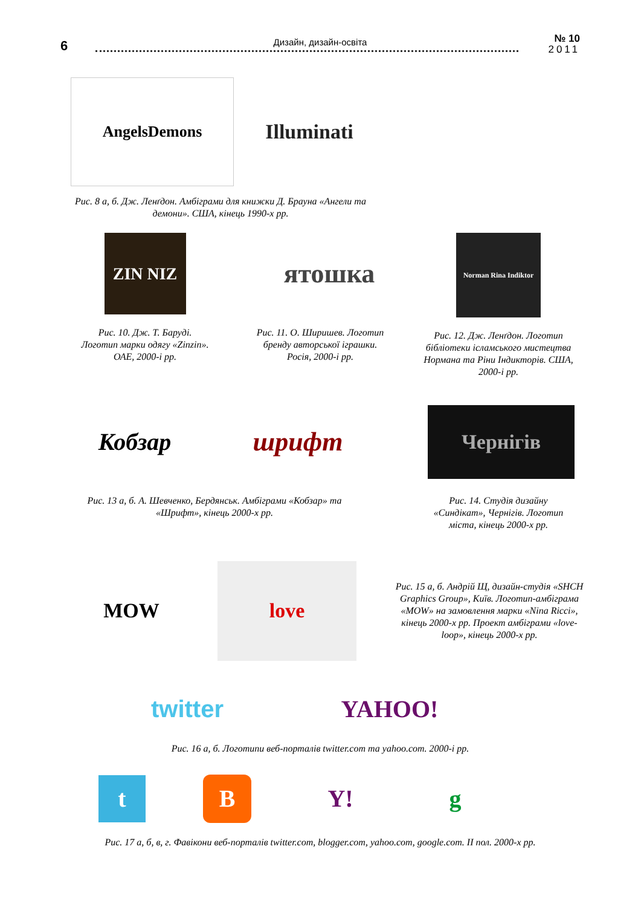6 Дизайн, дизайн-освіта
№ 10
2011
AngelsDemons
Illuminati
Рис. 8 а, б. Дж. Ленґдон. Амбіграми для книжки Д. Брауна «Ангели та демони». США, кінець 1990-х рр.
ZIN NIZ
Рис. 10. Дж. Т. Баруді.
Логотип марки одягу «Zinzin».
ОАЕ, 2000-і рр.
ятошка
Рис. 11. О. Ширишев. Логотип бренду авторської іграшки.
Росія, 2000-і рр.
Norman Rina Indiktor
Рис. 12. Дж. Ленґдон. Логотип бібліотеки ісламського мистецтва Нормана та Ріни Індикторів. США, 2000-і рр.
Кобзар
шрифт
Чернігів
Рис. 13 а, б. А. Шевченко, Бердянськ. Амбіграми «Кобзар» та «Шрифт», кінець 2000-х рр.
Рис. 14. Студія дизайну «Синдікат», Чернігів. Логотип міста, кінець 2000-х рр.
MOW
love
Рис. 15 а, б. Андрій Щ, дизайн-студія «SHCH Graphics Group», Київ. Логотип-амбіграма «MOW» на замовлення марки «Nina Ricci», кінець 2000-х рр. Проект амбіграми «love-loop», кінець 2000-х рр.
twitter YAHOO!
Рис. 16 а, б. Логотипи веб-порталів twitter.com та yahoo.com. 2000-і рр.
t
B Y!
g
Рис. 17 а, б, в, г. Фавікони веб-порталів twitter.com, blogger.com, yahoo.com, google.com. II пол. 2000-х рр.